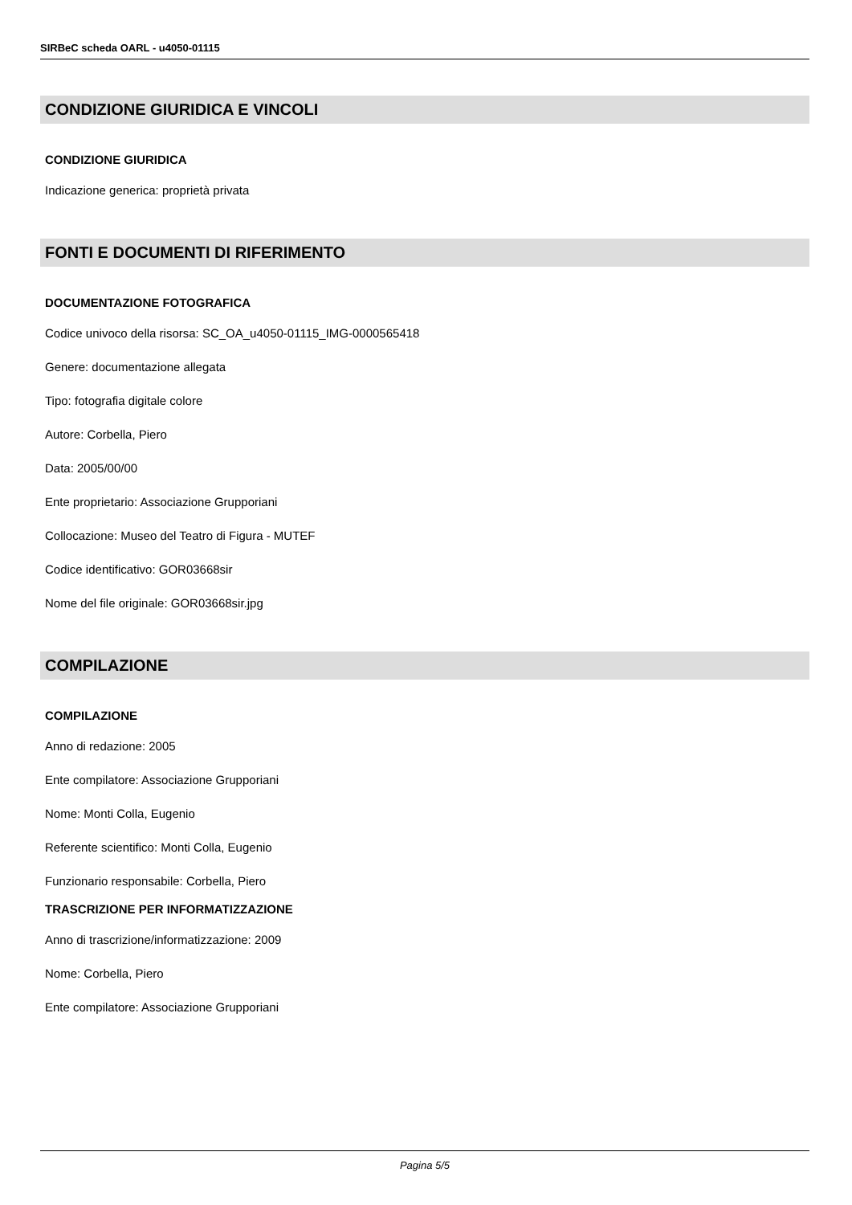SIRBeC scheda OARL - u4050-01115
CONDIZIONE GIURIDICA E VINCOLI
CONDIZIONE GIURIDICA
Indicazione generica: proprietà privata
FONTI E DOCUMENTI DI RIFERIMENTO
DOCUMENTAZIONE FOTOGRAFICA
Codice univoco della risorsa: SC_OA_u4050-01115_IMG-0000565418
Genere: documentazione allegata
Tipo: fotografia digitale colore
Autore: Corbella, Piero
Data: 2005/00/00
Ente proprietario: Associazione Grupporiani
Collocazione: Museo del Teatro di Figura - MUTEF
Codice identificativo: GOR03668sir
Nome del file originale: GOR03668sir.jpg
COMPILAZIONE
COMPILAZIONE
Anno di redazione: 2005
Ente compilatore: Associazione Grupporiani
Nome: Monti Colla, Eugenio
Referente scientifico: Monti Colla, Eugenio
Funzionario responsabile: Corbella, Piero
TRASCRIZIONE PER INFORMATIZZAZIONE
Anno di trascrizione/informatizzazione: 2009
Nome: Corbella, Piero
Ente compilatore: Associazione Grupporiani
Pagina 5/5